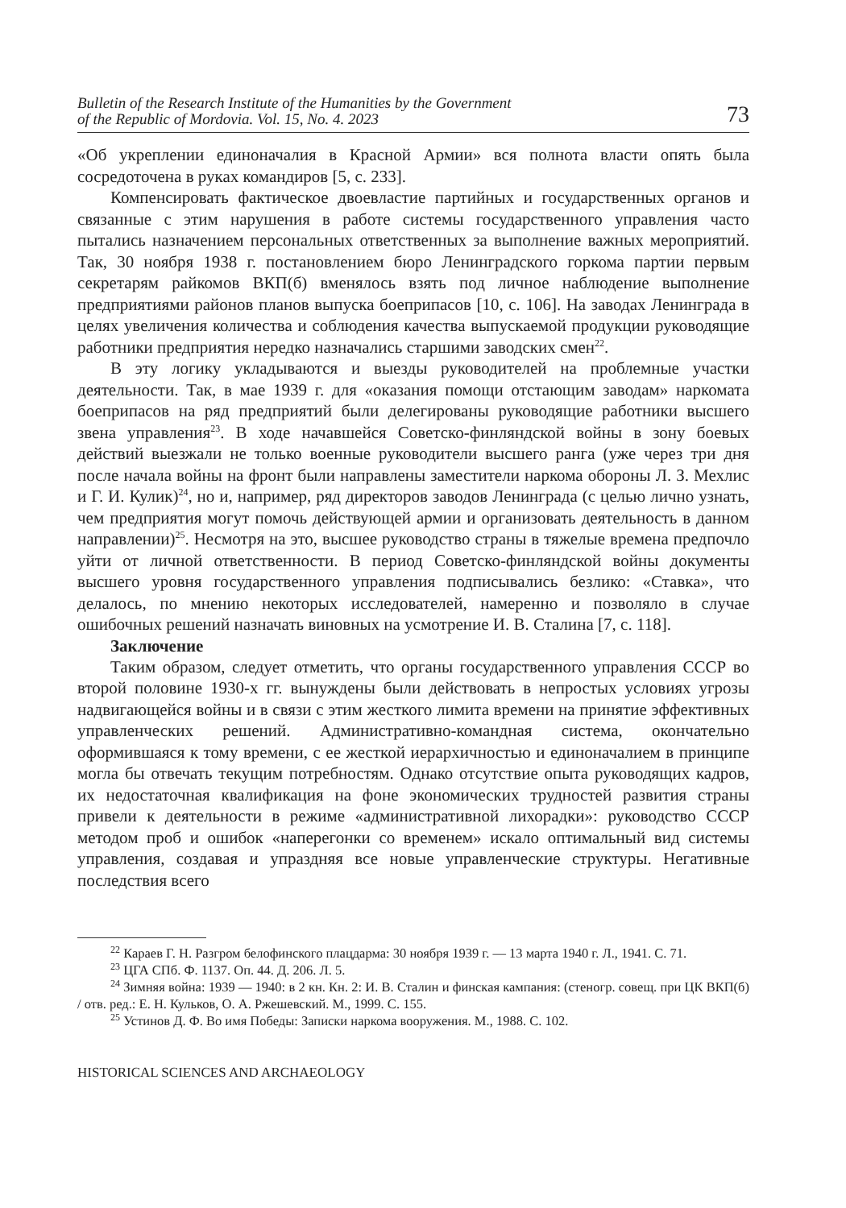Bulletin of the Research Institute of the Humanities by the Government
of the Republic of Mordovia. Vol. 15, No. 4. 2023 73
«Об укреплении единоначалия в Красной Армии» вся полнота власти опять была сосредоточена в руках командиров [5, с. 233].
Компенсировать фактическое двоевластие партийных и государственных органов и связанные с этим нарушения в работе системы государственного управления часто пытались назначением персональных ответственных за выполнение важных мероприятий. Так, 30 ноября 1938 г. постановлением бюро Ленинградского горкома партии первым секретарям райкомов ВКП(б) вменялось взять под личное наблюдение выполнение предприятиями районов планов выпуска боеприпасов [10, с. 106]. На заводах Ленинграда в целях увеличения количества и соблюдения качества выпускаемой продукции руководящие работники предприятия нередко назначались старшими заводских смен<sup>22</sup>.
В эту логику укладываются и выезды руководителей на проблемные участки деятельности. Так, в мае 1939 г. для «оказания помощи отстающим заводам» наркомата боеприпасов на ряд предприятий были делегированы руководящие работники высшего звена управления<sup>23</sup>. В ходе начавшейся Советско-финляндской войны в зону боевых действий выезжали не только военные руководители высшего ранга (уже через три дня после начала войны на фронт были направлены заместители наркома обороны Л. З. Мехлис и Г. И. Кулик)<sup>24</sup>, но и, например, ряд директоров заводов Ленинграда (с целью лично узнать, чем предприятия могут помочь действующей армии и организовать деятельность в данном направлении)<sup>25</sup>. Несмотря на это, высшее руководство страны в тяжелые времена предпочло уйти от личной ответственности. В период Советско-финляндской войны документы высшего уровня государственного управления подписывались безлико: «Ставка», что делалось, по мнению некоторых исследователей, намеренно и позволяло в случае ошибочных решений назначать виновных на усмотрение И. В. Сталина [7, с. 118].
Заключение
Таким образом, следует отметить, что органы государственного управления СССР во второй половине 1930-х гг. вынуждены были действовать в непростых условиях угрозы надвигающейся войны и в связи с этим жесткого лимита времени на принятие эффективных управленческих решений. Административно-командная система, окончательно оформившаяся к тому времени, с ее жесткой иерархичностью и единоначалием в принципе могла бы отвечать текущим потребностям. Однако отсутствие опыта руководящих кадров, их недостаточная квалификация на фоне экономических трудностей развития страны привели к деятельности в режиме «административной лихорадки»: руководство СССР методом проб и ошибок «наперегонки со временем» искало оптимальный вид системы управления, создавая и упраздняя все новые управленческие структуры. Негативные последствия всего
<sup>22</sup> Караев Г. Н. Разгром белофинского плацдарма: 30 ноября 1939 г. — 13 марта 1940 г. Л., 1941. С. 71.
<sup>23</sup> ЦГА СПб. Ф. 1137. Оп. 44. Д. 206. Л. 5.
<sup>24</sup> Зимняя война: 1939 — 1940: в 2 кн. Кн. 2: И. В. Сталин и финская кампания: (стеногр. совещ. при ЦК ВКП(б) / отв. ред.: Е. Н. Кульков, О. А. Ржешевский. М., 1999. С. 155.
<sup>25</sup> Устинов Д. Ф. Во имя Победы: Записки наркома вооружения. М., 1988. С. 102.
HISTORICAL SCIENCES AND ARCHAEOLOGY